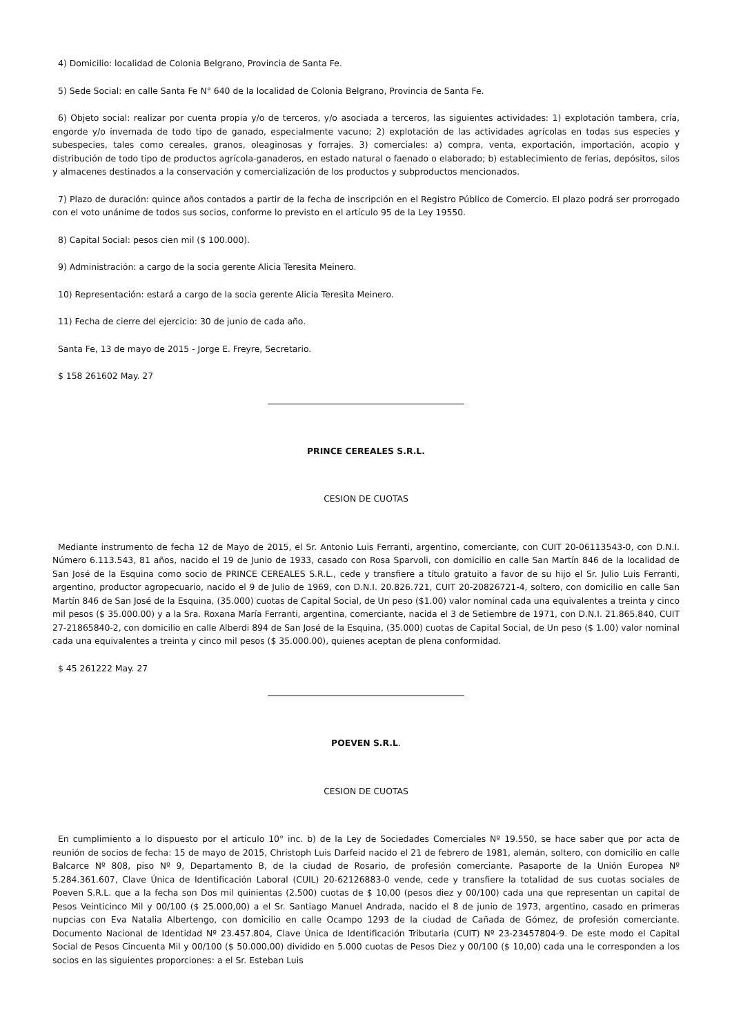4) Domicilio: localidad de Colonia Belgrano, Provincia de Santa Fe.
5) Sede Social: en calle Santa Fe N° 640 de la localidad de Colonia Belgrano, Provincia de Santa Fe.
6) Objeto social: realizar por cuenta propia y/o de terceros, y/o asociada a terceros, las siguientes actividades: 1) explotación tambera, cría, engorde y/o invernada de todo tipo de ganado, especialmente vacuno; 2) explotación de las actividades agrícolas en todas sus especies y subespecies, tales como cereales, granos, oleaginosas y forrajes. 3) comerciales: a) compra, venta, exportación, importación, acopio y distribución de todo tipo de productos agrícola-ganaderos, en estado natural o faenado o elaborado; b) establecimiento de ferias, depósitos, silos y almacenes destinados a la conservación y comercialización de los productos y subproductos mencionados.
7) Plazo de duración: quince años contados a partir de la fecha de inscripción en el Registro Público de Comercio. El plazo podrá ser prorrogado con el voto unánime de todos sus socios, conforme lo previsto en el artículo 95 de la Ley 19550.
8) Capital Social: pesos cien mil ($ 100.000).
9) Administración: a cargo de la socia gerente Alicia Teresita Meinero.
10) Representación: estará a cargo de la socia gerente Alicia Teresita Meinero.
11) Fecha de cierre del ejercicio: 30 de junio de cada año.
Santa Fe, 13 de mayo de 2015 - Jorge E. Freyre, Secretario.
$ 158 261602 May. 27
PRINCE CEREALES S.R.L.
CESION DE CUOTAS
Mediante instrumento de fecha 12 de Mayo de 2015, el Sr. Antonio Luis Ferranti, argentino, comerciante, con CUIT 20-06113543-0, con D.N.I. Número 6.113.543, 81 años, nacido el 19 de Junio de 1933, casado con Rosa Sparvoli, con domicilio en calle San Martín 846 de la localidad de San José de la Esquina como socio de PRINCE CEREALES S.R.L., cede y transfiere a título gratuito a favor de su hijo el Sr. Julio Luis Ferranti, argentino, productor agropecuario, nacido el 9 de Julio de 1969, con D.N.I. 20.826.721, CUIT 20-20826721-4, soltero, con domicilio en calle San Martín 846 de San José de la Esquina, (35.000) cuotas de Capital Social, de Un peso ($1.00) valor nominal cada una equivalentes a treinta y cinco mil pesos ($ 35.000.00) y a la Sra. Roxana María Ferranti, argentina, comerciante, nacida el 3 de Setiembre de 1971, con D.N.I. 21.865.840, CUIT 27-21865840-2, con domicilio en calle Alberdi 894 de San José de la Esquina, (35.000) cuotas de Capital Social, de Un peso ($ 1.00) valor nominal cada una equivalentes a treinta y cinco mil pesos ($ 35.000.00), quienes aceptan de plena conformidad.
$ 45 261222 May. 27
POEVEN S.R.L.
CESION DE CUOTAS
En cumplimiento a lo dispuesto por el articulo 10° inc. b) de la Ley de Sociedades Comerciales Nº 19.550, se hace saber que por acta de reunión de socios de fecha: 15 de mayo de 2015, Christoph Luis Darfeid nacido el 21 de febrero de 1981, alemán, soltero, con domicilio en calle Balcarce Nº 808, piso Nº 9, Departamento B, de la ciudad de Rosario, de profesión comerciante. Pasaporte de la Unión Europea Nº 5.284.361.607, Clave Única de Identificación Laboral (CUIL) 20-62126883-0 vende, cede y transfiere la totalidad de sus cuotas sociales de Poeven S.R.L. que a la fecha son Dos mil quinientas (2.500) cuotas de $ 10,00 (pesos diez y 00/100) cada una que representan un capital de Pesos Veinticinco Mil y 00/100 ($ 25.000,00) a el Sr. Santiago Manuel Andrada, nacido el 8 de junio de 1973, argentino, casado en primeras nupcias con Eva Natalia Albertengo, con domicilio en calle Ocampo 1293 de la ciudad de Cañada de Gómez, de profesión comerciante. Documento Nacional de Identidad Nº 23.457.804, Clave Única de Identificación Tributaria (CUIT) Nº 23-23457804-9. De este modo el Capital Social de Pesos Cincuenta Mil y 00/100 ($ 50.000,00) dividido en 5.000 cuotas de Pesos Diez y 00/100 ($ 10,00) cada una le corresponden a los socios en las siguientes proporciones: a el Sr. Esteban Luis